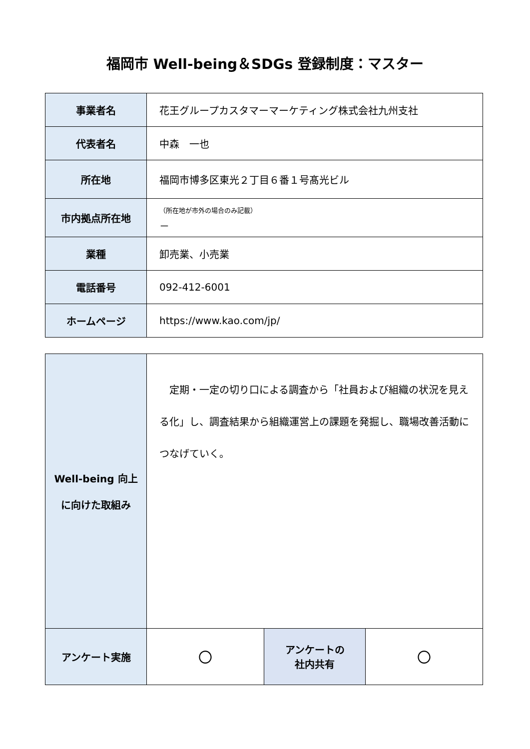福岡市 Well-being＆SDGs 登録制度：マスター
| 事業者名 | 花王グループカスタマーマーケティング株式会社九州支社 |
| 代表者名 | 中森 一也 |
| 所在地 | 福岡市博多区東光２丁目６番１号髙光ビル |
| 市内拠点所在地 | （所在地が市外の場合のみ記載） － |
| 業種 | 卸売業、小売業 |
| 電話番号 | 092-412-6001 |
| ホームページ | https://www.kao.com/jp/ |
| Well-being 向上 に向けた取組み | 定期・一定の切り口による調査から「社員および組織の状況を見える化」し、調査結果から組織運営上の課題を発掘し、職場改善活動につなげていく。 | | |
| アンケート実施 | 〇 | アンケートの 社内共有 | 〇 |